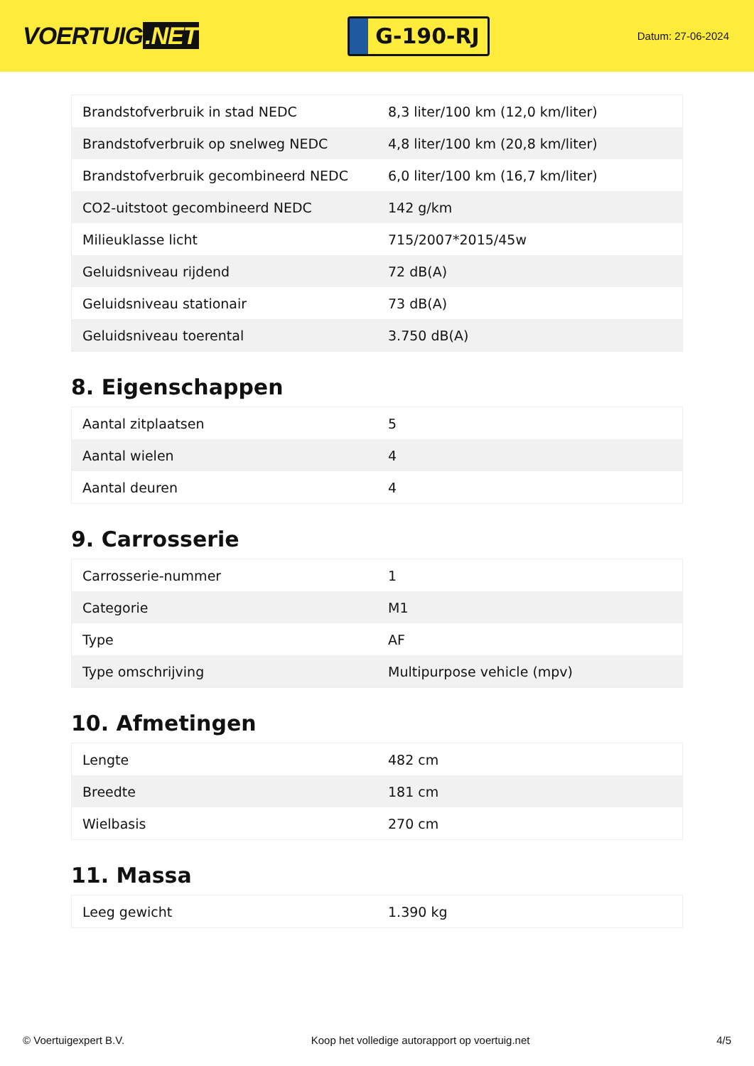VOERTUIG.NET
G-190-RJ
Datum: 27-06-2024
| Brandstofverbruik in stad NEDC | 8,3 liter/100 km (12,0 km/liter) |
| Brandstofverbruik op snelweg NEDC | 4,8 liter/100 km (20,8 km/liter) |
| Brandstofverbruik gecombineerd NEDC | 6,0 liter/100 km (16,7 km/liter) |
| CO2-uitstoot gecombineerd NEDC | 142 g/km |
| Milieuklasse licht | 715/2007*2015/45w |
| Geluidsniveau rijdend | 72 dB(A) |
| Geluidsniveau stationair | 73 dB(A) |
| Geluidsniveau toerental | 3.750 dB(A) |
8. Eigenschappen
| Aantal zitplaatsen | 5 |
| Aantal wielen | 4 |
| Aantal deuren | 4 |
9. Carrosserie
| Carrosserie-nummer | 1 |
| Categorie | M1 |
| Type | AF |
| Type omschrijving | Multipurpose vehicle (mpv) |
10. Afmetingen
| Lengte | 482 cm |
| Breedte | 181 cm |
| Wielbasis | 270 cm |
11. Massa
| Leeg gewicht | 1.390 kg |
© Voertuigexpert B.V. Koop het volledige autorapport op voertuig.net 4/5